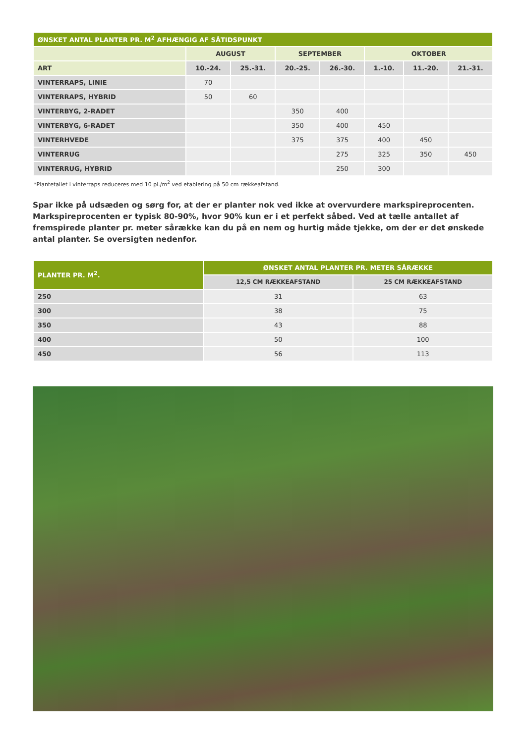| ØNSKET ANTAL PLANTER PR. M<sup>2</sup> AFHÆNGIG AF SÅTIDSPUNKT | | | | | | | |
| --- | --- | --- | --- | --- | --- | --- | --- |
| | AUGUST | | SEPTEMBER | | OKTOBER | | |
| ART | 10.-24. | 25.-31. | 20.-25. | 26.-30. | 1.-10. | 11.-20. | 21.-31. |
| VINTERRAPS, LINIE | 70 | | | | | | |
| VINTERRAPS, HYBRID | 50 | 60 | | | | | |
| VINTERBYG, 2-RADET | | | 350 | 400 | | | |
| VINTERBYG, 6-RADET | | | 350 | 400 | 450 | | |
| VINTERHVEDE | | | 375 | 375 | 400 | 450 | |
| VINTERRUG | | | | 275 | 325 | 350 | 450 |
| VINTERRUG, HYBRID | | | | 250 | 300 | | |
*Plantetallet i vinterraps reduceres med 10 pl./m<sup>2</sup> ved etablering på 50 cm rækkeafstand.
Spar ikke på udsæden og sørg for, at der er planter nok ved ikke at overvurdere markspireprocenten. Markspireprocenten er typisk 80-90%, hvor 90% kun er i et perfekt såbed. Ved at tælle antallet af fremspirede planter pr. meter sårække kan du på en nem og hurtig måde tjekke, om der er det ønskede antal planter. Se oversigten nedenfor.
| PLANTER PR. M<sup>2</sup>. | ØNSKET ANTAL PLANTER PR. METER SÅRÆKKE | |
| --- | --- | --- |
| | 12,5 CM RÆKKEAFSTAND | 25 CM RÆKKEAFSTAND |
| 250 | 31 | 63 |
| 300 | 38 | 75 |
| 350 | 43 | 88 |
| 400 | 50 | 100 |
| 450 | 56 | 113 |